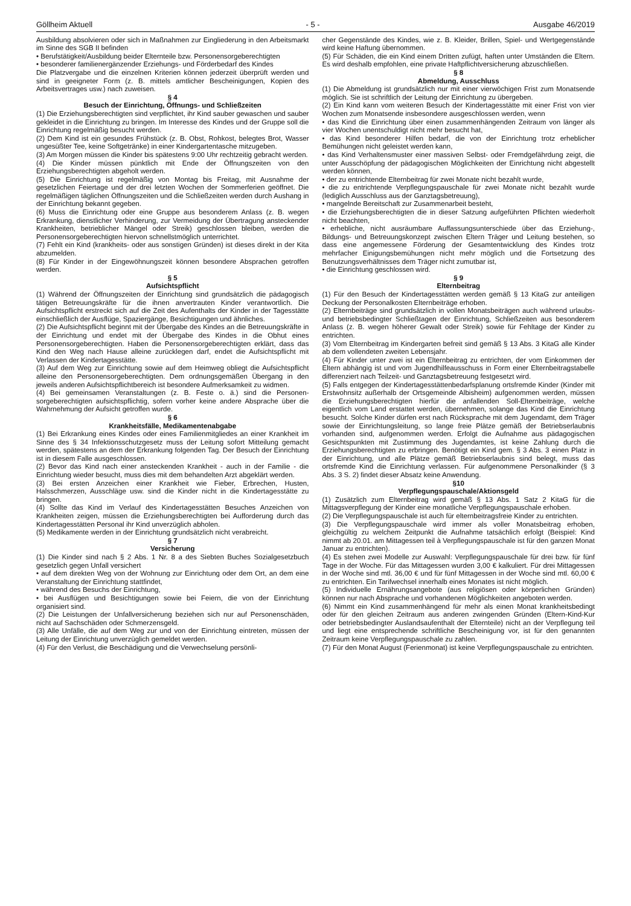Göllheim Aktuell - 5 - Ausgabe 46/2019
Ausbildung absolvieren oder sich in Maßnahmen zur Eingliederung in den Arbeitsmarkt im Sinne des SGB II befinden
• Berufstätigkeit/Ausbildung beider Elternteile bzw. Personensorgeberechtigten
• besonderer familienergänzender Erziehungs- und Förderbedarf des Kindes
Die Platzvergabe und die einzelnen Kriterien können jederzeit überprüft werden und sind in geeigneter Form (z. B. mittels amtlicher Bescheinigungen, Kopien des Arbeitsvertrages usw.) nach zuweisen.
§ 4
Besuch der Einrichtung, Öffnungs- und Schließzeiten
(1) Die Erziehungsberechtigten sind verpflichtet, ihr Kind sauber gewaschen und sauber gekleidet in die Einrichtung zu bringen. Im Interesse des Kindes und der Gruppe soll die Einrichtung regelmäßig besucht werden.
(2) Dem Kind ist ein gesundes Frühstück (z. B. Obst, Rohkost, belegtes Brot, Wasser ungesüßter Tee, keine Softgetränke) in einer Kindergartentasche mitzugeben.
(3) Am Morgen müssen die Kinder bis spätestens 9:00 Uhr rechtzeitig gebracht werden.
(4) Die Kinder müssen pünktlich mit Ende der Öffnungszeiten von den Erziehungsberechtigten abgeholt werden.
(5) Die Einrichtung ist regelmäßig von Montag bis Freitag, mit Ausnahme der gesetzlichen Feiertage und der drei letzten Wochen der Sommerferien geöffnet. Die regelmäßigen täglichen Öffnungszeiten und die Schließzeiten werden durch Aushang in der Einrichtung bekannt gegeben.
(6) Muss die Einrichtung oder eine Gruppe aus besonderem Anlass (z. B. wegen Erkrankung, dienstlicher Verhinderung, zur Vermeidung der Übertragung ansteckender Krankheiten, betrieblicher Mängel oder Streik) geschlossen bleiben, werden die Personensorgeberechtigten hiervon schnellstmöglich unterrichtet.
(7) Fehlt ein Kind (krankheits- oder aus sonstigen Gründen) ist dieses direkt in der Kita abzumelden.
(8) Für Kinder in der Eingewöhnungszeit können besondere Absprachen getroffen werden.
§ 5
Aufsichtspflicht
(1) Während der Öffnungszeiten der Einrichtung sind grundsätzlich die pädagogisch tätigen Betreuungskräfte für die ihnen anvertrauten Kinder verantwortlich. Die Aufsichtspflicht erstreckt sich auf die Zeit des Aufenthalts der Kinder in der Tagesstätte einschließlich der Ausflüge, Spaziergänge, Besichtigungen und ähnliches.
(2) Die Aufsichtspflicht beginnt mit der Übergabe des Kindes an die Betreuungskräfte in der Einrichtung und endet mit der Übergabe des Kindes in die Obhut eines Personensorgeberechtigten. Haben die Personensorgeberechtigten erklärt, dass das Kind den Weg nach Hause alleine zurücklegen darf, endet die Aufsichtspflicht mit Verlassen der Kindertagesstätte.
(3) Auf dem Weg zur Einrichtung sowie auf dem Heimweg obliegt die Aufsichtspflicht alleine den Personensorgeberechtigten. Dem ordnungsgemäßen Übergang in den jeweils anderen Aufsichtspflichtbereich ist besondere Aufmerksamkeit zu widmen.
(4) Bei gemeinsamen Veranstaltungen (z. B. Feste o. ä.) sind die Personen-sorgeberechtigten aufsichtspflichtig, sofern vorher keine andere Absprache über die Wahrnehmung der Aufsicht getroffen wurde.
§ 6
Krankheitsfälle, Medikamentenabgabe
(1) Bei Erkrankung eines Kindes oder eines Familienmitgliedes an einer Krankheit im Sinne des § 34 Infektionsschutzgesetz muss der Leitung sofort Mitteilung gemacht werden, spätestens an dem der Erkrankung folgenden Tag. Der Besuch der Einrichtung ist in diesem Falle ausgeschlossen.
(2) Bevor das Kind nach einer ansteckenden Krankheit - auch in der Familie - die Einrichtung wieder besucht, muss dies mit dem behandelten Arzt abgeklärt werden.
(3) Bei ersten Anzeichen einer Krankheit wie Fieber, Erbrechen, Husten, Halsschmerzen, Ausschläge usw. sind die Kinder nicht in die Kindertagesstätte zu bringen.
(4) Sollte das Kind im Verlauf des Kindertagesstätten Besuches Anzeichen von Krankheiten zeigen, müssen die Erziehungsberechtigten bei Aufforderung durch das Kindertagesstätten Personal ihr Kind unverzüglich abholen.
(5) Medikamente werden in der Einrichtung grundsätzlich nicht verabreicht.
§ 7
Versicherung
(1) Die Kinder sind nach § 2 Abs. 1 Nr. 8 a des Siebten Buches Sozialgesetzbuch gesetzlich gegen Unfall versichert
• auf dem direkten Weg von der Wohnung zur Einrichtung oder dem Ort, an dem eine Veranstaltung der Einrichtung stattfindet,
• während des Besuchs der Einrichtung,
• bei Ausflügen und Besichtigungen sowie bei Feiern, die von der Einrichtung organisiert sind.
(2) Die Leistungen der Unfallversicherung beziehen sich nur auf Personenschäden, nicht auf Sachschäden oder Schmerzensgeld.
(3) Alle Unfälle, die auf dem Weg zur und von der Einrichtung eintreten, müssen der Leitung der Einrichtung unverzüglich gemeldet werden.
(4) Für den Verlust, die Beschädigung und die Verwechselung persönli-
cher Gegenstände des Kindes, wie z. B. Kleider, Brillen, Spiel- und Wertgegenstände wird keine Haftung übernommen.
(5) Für Schäden, die ein Kind einem Dritten zufügt, haften unter Umständen die Eltern. Es wird deshalb empfohlen, eine private Haftpflichtversicherung abzuschließen.
§ 8
Abmeldung, Ausschluss
(1) Die Abmeldung ist grundsätzlich nur mit einer vierwöchigen Frist zum Monatsende möglich. Sie ist schriftlich der Leitung der Einrichtung zu übergeben.
(2) Ein Kind kann vom weiteren Besuch der Kindertagesstätte mit einer Frist von vier Wochen zum Monatsende insbesondere ausgeschlossen werden, wenn
• das Kind die Einrichtung über einen zusammenhängenden Zeitraum von länger als vier Wochen unentschuldigt nicht mehr besucht hat,
• das Kind besonderer Hilfen bedarf, die von der Einrichtung trotz erheblicher Bemühungen nicht geleistet werden kann,
• das Kind Verhaltensmuster einer massiven Selbst- oder Fremdgefährdung zeigt, die unter Ausschöpfung der pädagogischen Möglichkeiten der Einrichtung nicht abgestellt werden können,
• der zu entrichtende Elternbeitrag für zwei Monate nicht bezahlt wurde,
• die zu entrichtende Verpflegungspauschale für zwei Monate nicht bezahlt wurde (lediglich Ausschluss aus der Ganztagsbetreuung),
• mangelnde Bereitschaft zur Zusammenarbeit besteht,
• die Erziehungsberechtigten die in dieser Satzung aufgeführten Pflichten wiederholt nicht beachten,
• erhebliche, nicht ausräumbare Auffassungsunterschiede über das Erziehung-, Bildungs- und Betreuungskonzept zwischen Eltern Träger und Leitung bestehen, so dass eine angemessene Förderung der Gesamtentwicklung des Kindes trotz mehrfacher Einigungsbemühungen nicht mehr möglich und die Fortsetzung des Benutzungsverhältnisses dem Träger nicht zumutbar ist,
• die Einrichtung geschlossen wird.
§ 9
Elternbeitrag
(1) Für den Besuch der Kindertagesstätten werden gemäß § 13 KitaG zur anteiligen Deckung der Personalkosten Elternbeiträge erhoben.
(2) Elternbeiträge sind grundsätzlich in vollen Monatsbeiträgen auch während urlaubs- und betriebsbedingter Schließtagen der Einrichtung, Schließzeiten aus besonderem Anlass (z. B. wegen höherer Gewalt oder Streik) sowie für Fehltage der Kinder zu entrichten.
(3) Vom Elternbeitrag im Kindergarten befreit sind gemäß § 13 Abs. 3 KitaG alle Kinder ab dem vollendeten zweiten Lebensjahr.
(4) Für Kinder unter zwei ist ein Elternbeitrag zu entrichten, der vom Einkommen der Eltern abhängig ist und vom Jugendhilfeausschuss in Form einer Elternbeitragstabelle differenziert nach Teilzeit- und Ganztagsbetreuung festgesetzt wird.
(5) Falls entgegen der Kindertagesstättenbedarfsplanung ortsfremde Kinder (Kinder mit Erstwohnsitz außerhalb der Ortsgemeinde Albisheim) aufgenommen werden, müssen die Erziehungsberechtigten hierfür die anfallenden Soll-Elternbeiträge, welche eigentlich vom Land erstattet werden, übernehmen, solange das Kind die Einrichtung besucht. Solche Kinder dürfen erst nach Rücksprache mit dem Jugendamt, dem Träger sowie der Einrichtungsleitung, so lange freie Plätze gemäß der Betriebserlaubnis vorhanden sind, aufgenommen werden. Erfolgt die Aufnahme aus pädagogischen Gesichtspunkten mit Zustimmung des Jugendamtes, ist keine Zahlung durch die Erziehungsberechtigten zu erbringen. Benötigt ein Kind gem. § 3 Abs. 3 einen Platz in der Einrichtung, und alle Plätze gemäß Betriebserlaubnis sind belegt, muss das ortsfremde Kind die Einrichtung verlassen. Für aufgenommene Personalkinder (§ 3 Abs. 3 S. 2) findet dieser Absatz keine Anwendung.
§10
Verpflegungspauschale/Aktionsgeld
(1) Zusätzlich zum Elternbeitrag wird gemäß § 13 Abs. 1 Satz 2 KitaG für die Mittagsverpflegung der Kinder eine monatliche Verpflegungspauschale erhoben.
(2) Die Verpflegungspauschale ist auch für elternbeitragsfreie Kinder zu entrichten.
(3) Die Verpflegungspauschale wird immer als voller Monatsbeitrag erhoben, gleichgültig zu welchem Zeitpunkt die Aufnahme tatsächlich erfolgt (Beispiel: Kind nimmt ab 20.01. am Mittagessen teil à Verpflegungspauschale ist für den ganzen Monat Januar zu entrichten).
(4) Es stehen zwei Modelle zur Auswahl: Verpflegungspauschale für drei bzw. für fünf Tage in der Woche. Für das Mittagessen wurden 3,00 € kalkuliert. Für drei Mittagessen in der Woche sind mtl. 36,00 € und für fünf Mittagessen in der Woche sind mtl. 60,00 € zu entrichten. Ein Tarifwechsel innerhalb eines Monates ist nicht möglich.
(5) Individuelle Ernährungsangebote (aus religiösen oder körperlichen Gründen) können nur nach Absprache und vorhandenen Möglichkeiten angeboten werden.
(6) Nimmt ein Kind zusammenhängend für mehr als einen Monat krankheitsbedingt oder für den gleichen Zeitraum aus anderen zwingenden Gründen (Eltern-Kind-Kur oder betriebsbedingter Auslandsaufenthalt der Elternteile) nicht an der Verpflegung teil und liegt eine entsprechende schriftliche Bescheinigung vor, ist für den genannten Zeitraum keine Verpflegungspauschale zu zahlen.
(7) Für den Monat August (Ferienmonat) ist keine Verpflegungspauschale zu entrichten.